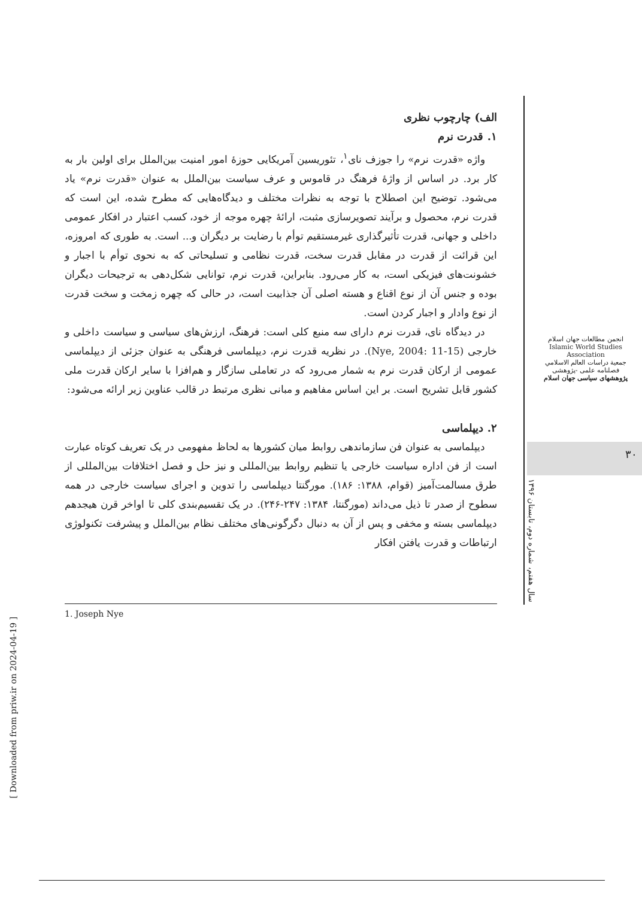الف) چارچوب نظری
۱. قدرت نرم
واژه «قدرت نرم» را جوزف نای<sup>۱</sup>، تئوریسین آمریکایی حوزهٔ امور امنیت بین‌الملل برای اولین بار به کار برد. در اساس از واژهٔ فرهنگ در قاموس و عرف سیاست بین‌الملل به عنوان «قدرت نرم» یاد می‌شود. توضیح این اصطلاح با توجه به نظرات مختلف و دیدگاه‌هایی که مطرح شده، این است که قدرت نرم، محصول و برآیند تصویرسازی مثبت، ارائهٔ چهره موجه از خود، کسب اعتبار در افکار عمومی داخلی و جهانی، قدرت تأثیرگذاری غیرمستقیم توأم با رضایت بر دیگران و... است. به طوری که امروزه، این قرائت از قدرت در مقابل قدرت سخت، قدرت نظامی و تسلیحاتی که به نحوی توأم با اجبار و خشونت‌های فیزیکی است، به کار می‌رود. بنابراین، قدرت نرم، توانایی شکل‌دهی به ترجیحات دیگران بوده و جنس آن از نوع اقناع و هسته اصلی آن جذابیت است، در حالی که چهره زمخت و سخت قدرت از نوع وادار و اجبار کردن است.
در دیدگاه نای، قدرت نرم دارای سه منبع کلی است: فرهنگ، ارزش‌های سیاسی و سیاست داخلی و خارجی (Nye, 2004: 11-15). در نظریه قدرت نرم، دیپلماسی فرهنگی به عنوان جزئی از دیپلماسی عمومی از ارکان قدرت نرم به شمار می‌رود که در تعاملی سازگار و هم‌افزا با سایر ارکان قدرت ملی کشور قابل تشریح است. بر این اساس مفاهیم و مبانی نظری مرتبط در قالب عناوین زیر ارائه می‌شود:
۲. دیپلماسی
دیپلماسی به عنوان فن سازماندهی روابط میان کشورها به لحاظ مفهومی در یک تعریف کوتاه عبارت است از فن اداره سیاست خارجی یا تنظیم روابط بین‌المللی و نیز حل و فصل اختلافات بین‌المللی از طرق مسالمت‌آمیز (قوام، ۱۳۸۸: ۱۸۶). مورگنتا دیپلماسی را تدوین و اجرای سیاست خارجی در همه سطوح از صدر تا ذیل می‌داند (مورگنتا، ۱۳۸۴: ۲۴۷-۲۴۶). در یک تقسیم‌بندی کلی تا اواخر قرن هیجدهم دیپلماسی بسته و مخفی و پس از آن به دنبال دگرگونی‌های مختلف نظام بین‌الملل و پیشرفت تکنولوژی ارتباطات و قدرت یافتن افکار
انجمن مطالعات جهان اسلام
Islamic World Studies Association
جمعية دراسات العالم الاسلامي
فصلنامه علمی -پژوهشی
پژوهشهای سیاسی جهان اسلام
۳۰
سال هفتم، شماره دوم، تابستان ۱۳۹۶
1. Joseph Nye
[ Downloaded from priw.ir on 2024-04-19 ]